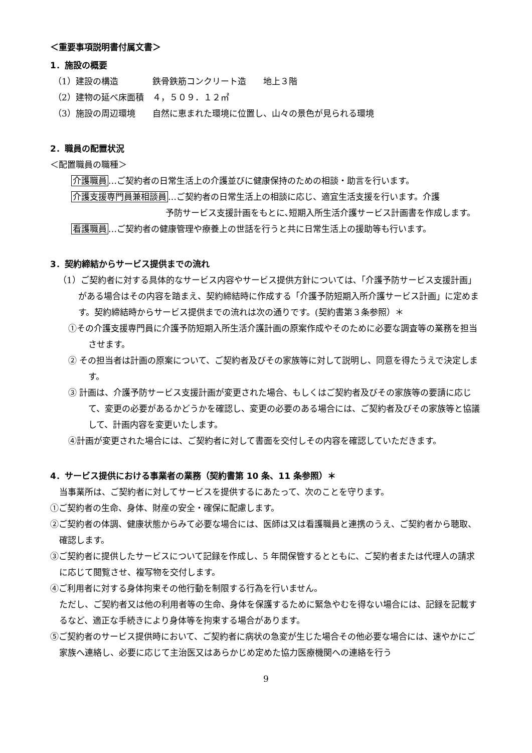＜重要事項説明書付属文書＞
1．施設の概要
（1）建設の構造　　　　鉄骨鉄筋コンクリート造　　地上３階
（2）建物の延べ床面積　４，５０９．１２㎡
（3）施設の周辺環境　　自然に恵まれた環境に位置し、山々の景色が見られる環境
2．職員の配置状況
＜配置職員の職種＞
介護職員…ご契約者の日常生活上の介護並びに健康保持のための相談・助言を行います。
介護支援専門員兼相談員…ご契約者の日常生活上の相談に応じ、適宜生活支援を行います。介護
予防サービス支援計画をもとに､短期入所生活介護サービス計画書を作成します。
看護職員…ご契約者の健康管理や療養上の世話を行うと共に日常生活上の援助等も行います。
3．契約締結からサービス提供までの流れ
（1）ご契約者に対する具体的なサービス内容やサービス提供方針については､「介護予防サービス支援計画」がある場合はその内容を踏まえ、契約締結時に作成する「介護予防短期入所介護サービス計画」に定めます。契約締結時からサービス提供までの流れは次の通りです。(契約書第３条参照）＊
①その介護支援専門員に介護予防短期入所生活介護計画の原案作成やそのために必要な調査等の業務を担当させます。
② その担当者は計画の原案について、ご契約者及びその家族等に対して説明し、同意を得たうえで決定します。
③ 計画は、介護予防サービス支援計画が変更された場合、もしくはご契約者及びその家族等の要請に応じて、変更の必要があるかどうかを確認し、変更の必要のある場合には、ご契約者及びその家族等と協議して、計画内容を変更いたします。
④計画が変更された場合には、ご契約者に対して書面を交付しその内容を確認していただきます。
4．サービス提供における事業者の業務（契約書第 10 条、11 条参照）＊
当事業所は、ご契約者に対してサービスを提供するにあたって、次のことを守ります。
①ご契約者の生命、身体、財産の安全・確保に配慮します。
②ご契約者の体調、健康状態からみて必要な場合には、医師は又は看護職員と連携のうえ、ご契約者から聴取、確認します。
③ご契約者に提供したサービスについて記録を作成し、5 年間保管するとともに、ご契約者または代理人の請求に応じて閲覧させ、複写物を交付します。
④ご利用者に対する身体拘束その他行動を制限する行為を行いません。
ただし、ご契約者又は他の利用者等の生命、身体を保護するために緊急やむを得ない場合には、記録を記載するなど、適正な手続きにより身体等を拘束する場合があります。
⑤ご契約者のサービス提供時において、ご契約者に病状の急変が生じた場合その他必要な場合には、速やかにご家族へ連絡し、必要に応じて主治医又はあらかじめ定めた協力医療機関への連絡を行う
9